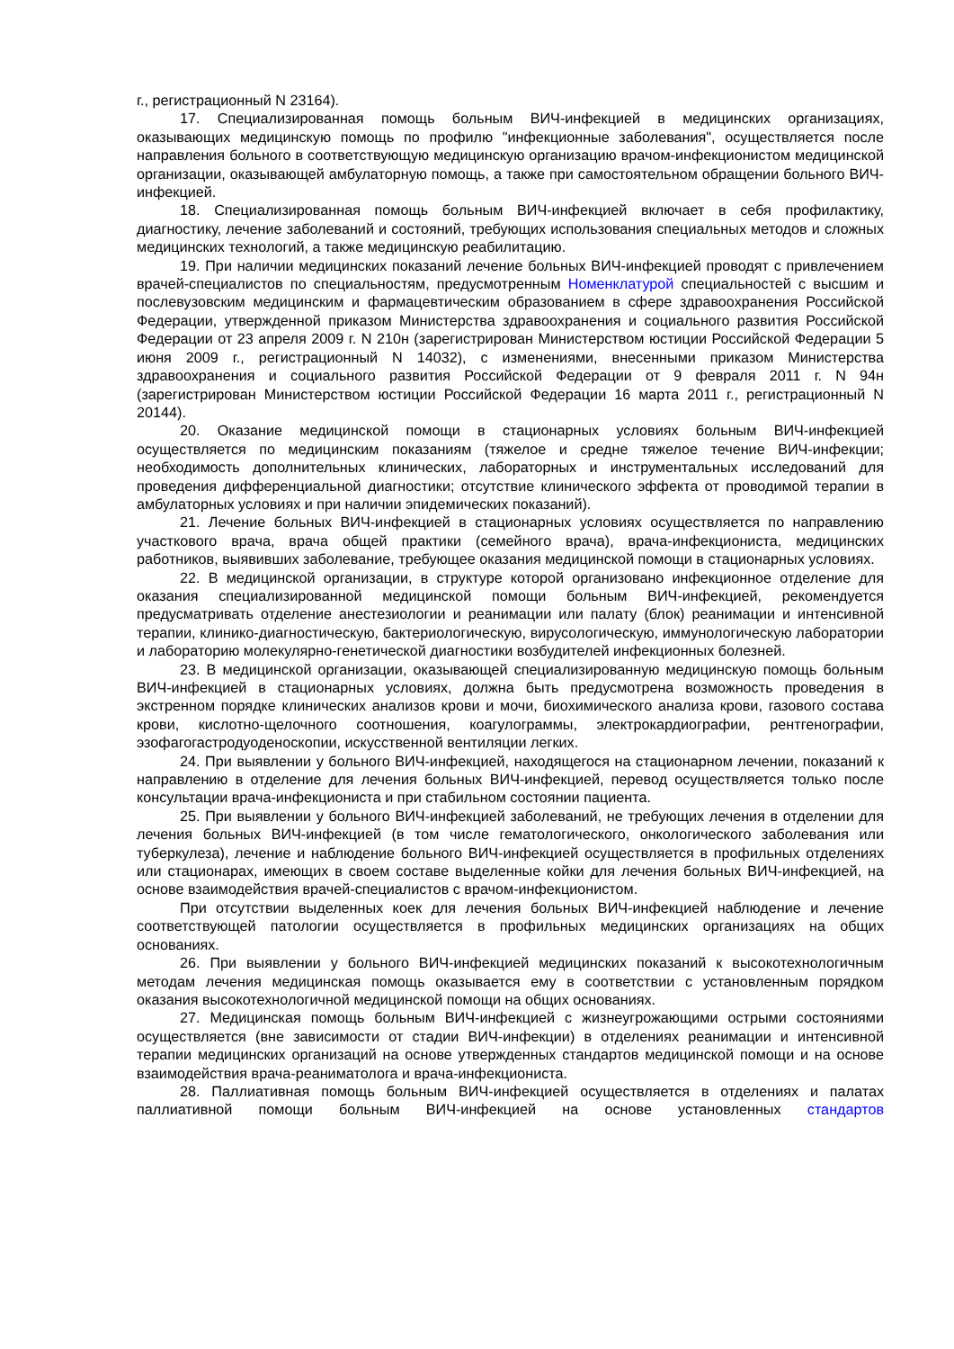г., регистрационный N 23164).
17. Специализированная помощь больным ВИЧ-инфекцией в медицинских организациях, оказывающих медицинскую помощь по профилю "инфекционные заболевания", осуществляется после направления больного в соответствующую медицинскую организацию врачом-инфекционистом медицинской организации, оказывающей амбулаторную помощь, а также при самостоятельном обращении больного ВИЧ-инфекцией.
18. Специализированная помощь больным ВИЧ-инфекцией включает в себя профилактику, диагностику, лечение заболеваний и состояний, требующих использования специальных методов и сложных медицинских технологий, а также медицинскую реабилитацию.
19. При наличии медицинских показаний лечение больных ВИЧ-инфекцией проводят с привлечением врачей-специалистов по специальностям, предусмотренным Номенклатурой специальностей с высшим и послевузовским медицинским и фармацевтическим образованием в сфере здравоохранения Российской Федерации, утвержденной приказом Министерства здравоохранения и социального развития Российской Федерации от 23 апреля 2009 г. N 210н (зарегистрирован Министерством юстиции Российской Федерации 5 июня 2009 г., регистрационный N 14032), с изменениями, внесенными приказом Министерства здравоохранения и социального развития Российской Федерации от 9 февраля 2011 г. N 94н (зарегистрирован Министерством юстиции Российской Федерации 16 марта 2011 г., регистрационный N 20144).
20. Оказание медицинской помощи в стационарных условиях больным ВИЧ-инфекцией осуществляется по медицинским показаниям (тяжелое и средне тяжелое течение ВИЧ-инфекции; необходимость дополнительных клинических, лабораторных и инструментальных исследований для проведения дифференциальной диагностики; отсутствие клинического эффекта от проводимой терапии в амбулаторных условиях и при наличии эпидемических показаний).
21. Лечение больных ВИЧ-инфекцией в стационарных условиях осуществляется по направлению участкового врача, врача общей практики (семейного врача), врача-инфекциониста, медицинских работников, выявивших заболевание, требующее оказания медицинской помощи в стационарных условиях.
22. В медицинской организации, в структуре которой организовано инфекционное отделение для оказания специализированной медицинской помощи больным ВИЧ-инфекцией, рекомендуется предусматривать отделение анестезиологии и реанимации или палату (блок) реанимации и интенсивной терапии, клинико-диагностическую, бактериологическую, вирусологическую, иммунологическую лаборатории и лабораторию молекулярно-генетической диагностики возбудителей инфекционных болезней.
23. В медицинской организации, оказывающей специализированную медицинскую помощь больным ВИЧ-инфекцией в стационарных условиях, должна быть предусмотрена возможность проведения в экстренном порядке клинических анализов крови и мочи, биохимического анализа крови, газового состава крови, кислотно-щелочного соотношения, коагулограммы, электрокардиографии, рентгенографии, эзофагогастродуоденоскопии, искусственной вентиляции легких.
24. При выявлении у больного ВИЧ-инфекцией, находящегося на стационарном лечении, показаний к направлению в отделение для лечения больных ВИЧ-инфекцией, перевод осуществляется только после консультации врача-инфекциониста и при стабильном состоянии пациента.
25. При выявлении у больного ВИЧ-инфекцией заболеваний, не требующих лечения в отделении для лечения больных ВИЧ-инфекцией (в том числе гематологического, онкологического заболевания или туберкулеза), лечение и наблюдение больного ВИЧ-инфекцией осуществляется в профильных отделениях или стационарах, имеющих в своем составе выделенные койки для лечения больных ВИЧ-инфекцией, на основе взаимодействия врачей-специалистов с врачом-инфекционистом.
При отсутствии выделенных коек для лечения больных ВИЧ-инфекцией наблюдение и лечение соответствующей патологии осуществляется в профильных медицинских организациях на общих основаниях.
26. При выявлении у больного ВИЧ-инфекцией медицинских показаний к высокотехнологичным методам лечения медицинская помощь оказывается ему в соответствии с установленным порядком оказания высокотехнологичной медицинской помощи на общих основаниях.
27. Медицинская помощь больным ВИЧ-инфекцией с жизнеугрожающими острыми состояниями осуществляется (вне зависимости от стадии ВИЧ-инфекции) в отделениях реанимации и интенсивной терапии медицинских организаций на основе утвержденных стандартов медицинской помощи и на основе взаимодействия врача-реаниматолога и врача-инфекциониста.
28. Паллиативная помощь больным ВИЧ-инфекцией осуществляется в отделениях и палатах паллиативной помощи больным ВИЧ-инфекцией на основе установленных стандартов